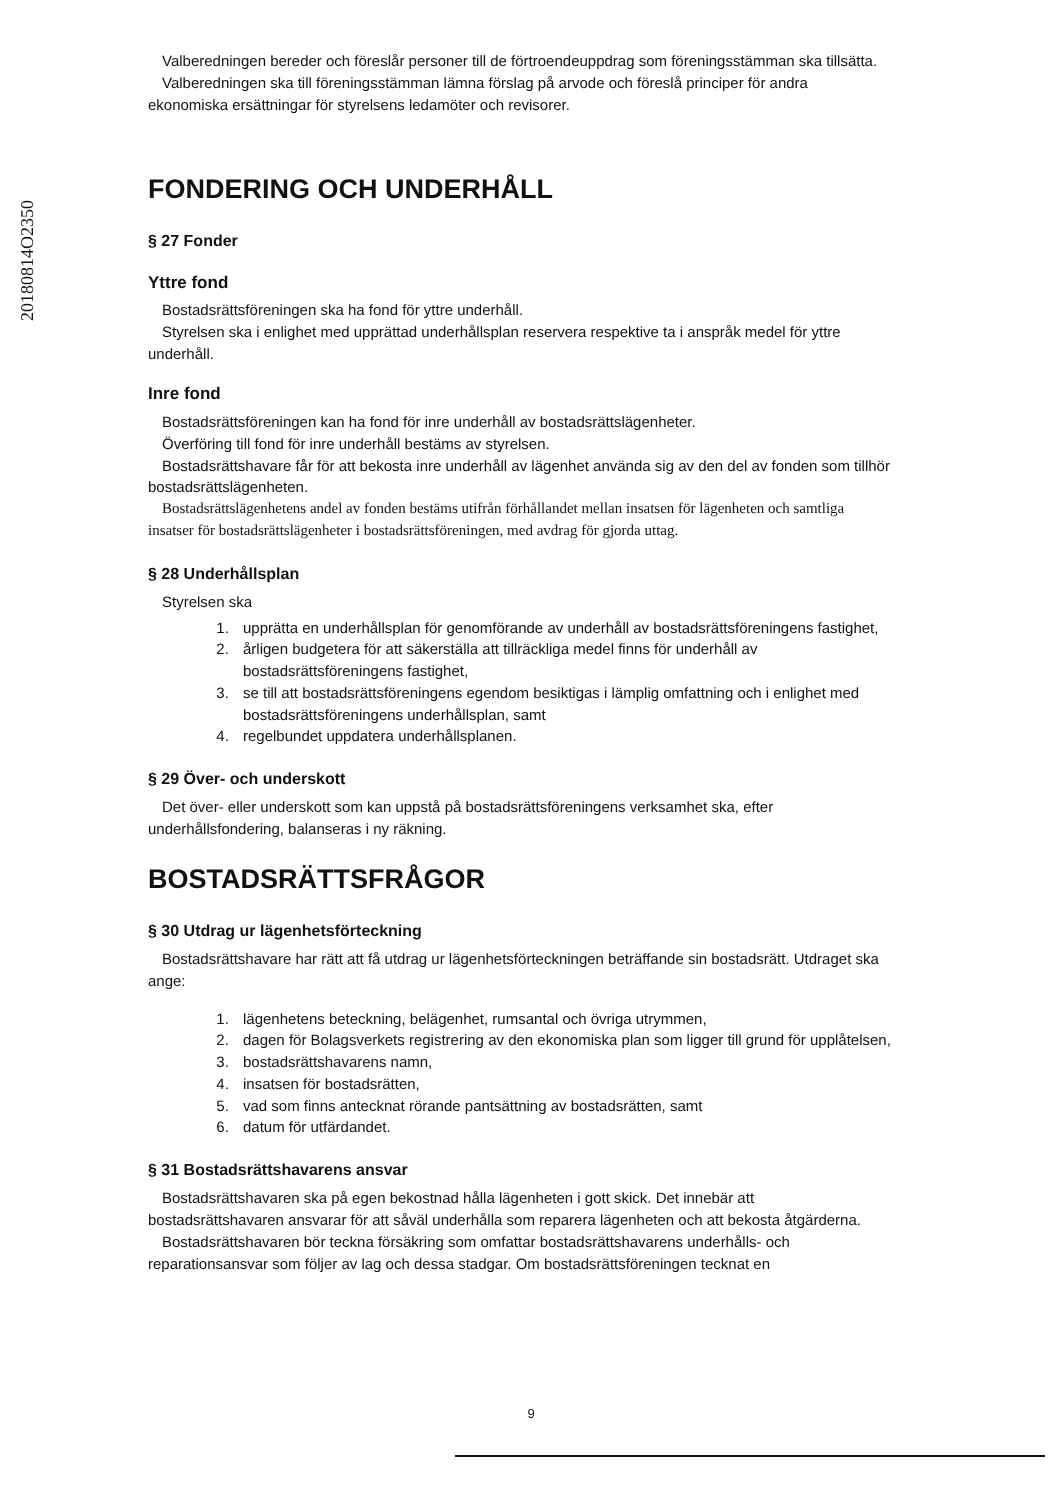20180814O2350
Valberedningen bereder och föreslår personer till de förtroendeuppdrag som föreningsstämman ska tillsätta.
Valberedningen ska till föreningsstämman lämna förslag på arvode och föreslå principer för andra ekonomiska ersättningar för styrelsens ledamöter och revisorer.
FONDERING OCH UNDERHÅLL
§ 27 Fonder
Yttre fond
Bostadsrättsföreningen ska ha fond för yttre underhåll.
Styrelsen ska i enlighet med upprättad underhållsplan reservera respektive ta i anspråk medel för yttre underhåll.
Inre fond
Bostadsrättsföreningen kan ha fond för inre underhåll av bostadsrättslägenheter.
Överföring till fond för inre underhåll bestäms av styrelsen.
Bostadsrättshavare får för att bekosta inre underhåll av lägenhet använda sig av den del av fonden som tillhör bostadsrättslägenheten.
Bostadsrättslägenhetens andel av fonden bestäms utifrån förhållandet mellan insatsen för lägenheten och samtliga insatser för bostadsrättslägenheter i bostadsrättsföreningen, med avdrag för gjorda uttag.
§ 28 Underhållsplan
Styrelsen ska
1. upprätta en underhållsplan för genomförande av underhåll av bostadsrättsföreningens fastighet,
2. årligen budgetera för att säkerställa att tillräckliga medel finns för underhåll av bostadsrättsföreningens fastighet,
3. se till att bostadsrättsföreningens egendom besiktigas i lämplig omfattning och i enlighet med bostadsrättsföreningens underhållsplan, samt
4. regelbundet uppdatera underhållsplanen.
§ 29 Över- och underskott
Det över- eller underskott som kan uppstå på bostadsrättsföreningens verksamhet ska, efter underhållsfondering, balanseras i ny räkning.
BOSTADSRÄTTSFRÅGOR
§ 30 Utdrag ur lägenhetsförteckning
Bostadsrättshavare har rätt att få utdrag ur lägenhetsförteckningen beträffande sin bostadsrätt. Utdraget ska ange:
1. lägenhetens beteckning, belägenhet, rumsantal och övriga utrymmen,
2. dagen för Bolagsverkets registrering av den ekonomiska plan som ligger till grund för upplåtelsen,
3. bostadsrättshavarens namn,
4. insatsen för bostadsrätten,
5. vad som finns antecknat rörande pantsättning av bostadsrätten, samt
6. datum för utfärdandet.
§ 31 Bostadsrättshavarens ansvar
Bostadsrättshavaren ska på egen bekostnad hålla lägenheten i gott skick. Det innebär att bostadsrättshavaren ansvarar för att såväl underhålla som reparera lägenheten och att bekosta åtgärderna.
Bostadsrättshavaren bör teckna försäkring som omfattar bostadsrättshavarens underhålls- och reparationsansvar som följer av lag och dessa stadgar. Om bostadsrättsföreningen tecknat en
9